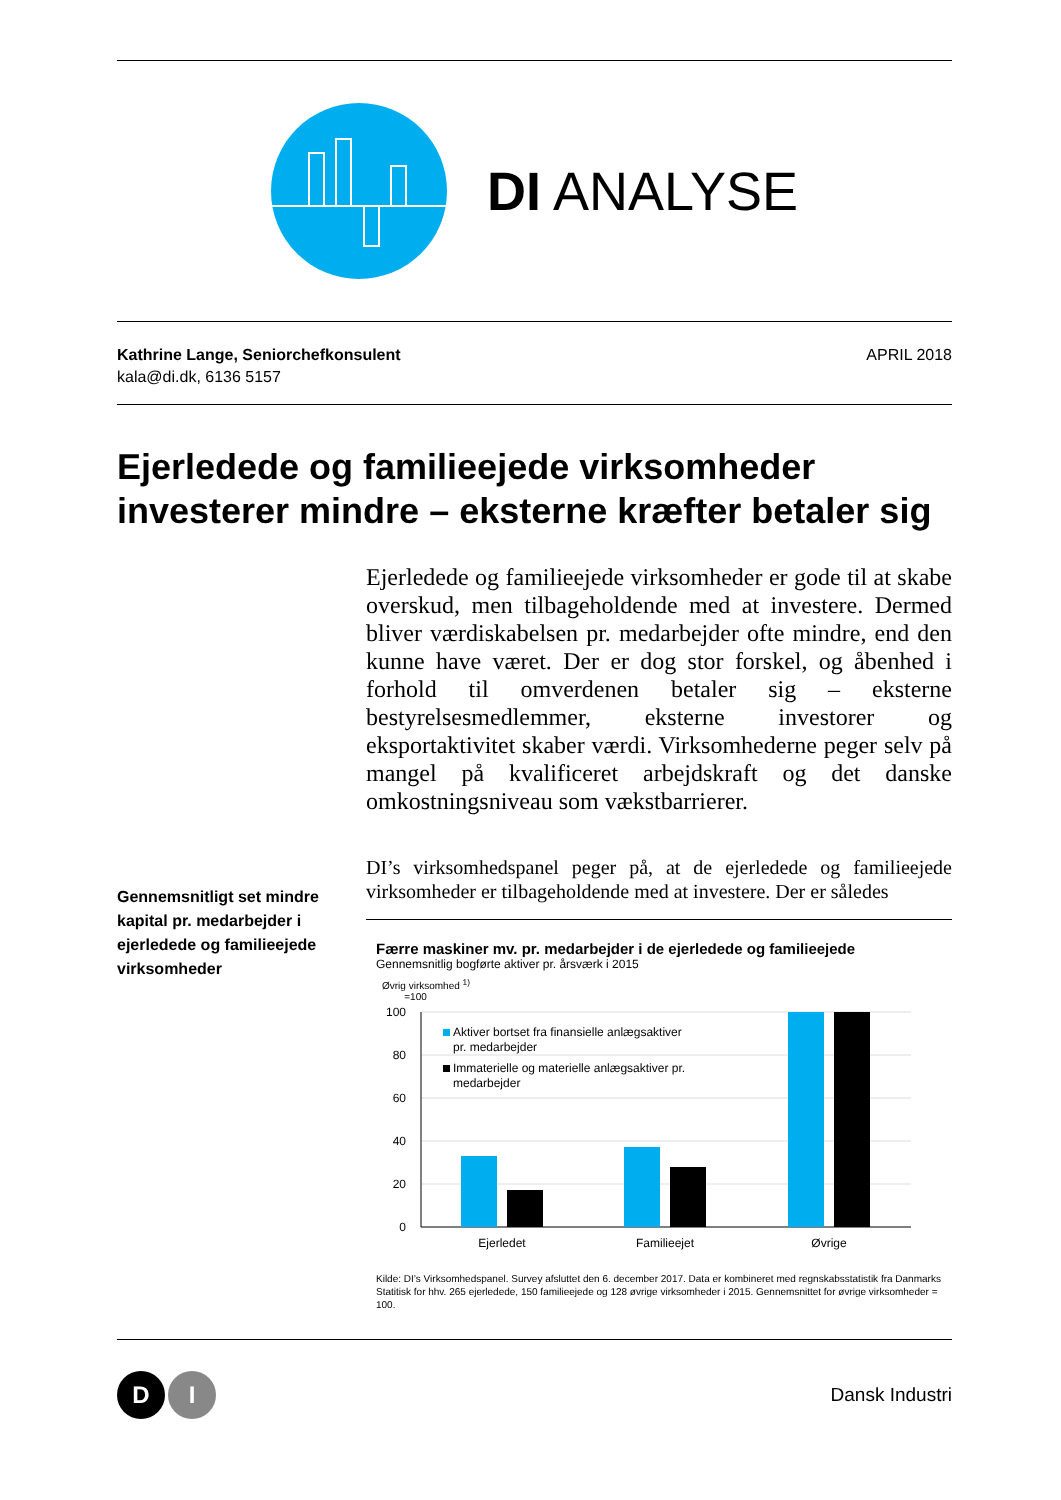DI ANALYSE
Kathrine Lange, Seniorchefkonsulent
kala@di.dk, 6136 5157
APRIL 2018
Ejerledede og familieejede virksomheder investerer mindre – eksterne kræfter betaler sig
Ejerledede og familieejede virksomheder er gode til at skabe overskud, men tilbageholdende med at investere. Dermed bliver værdiskabelsen pr. medarbejder ofte mindre, end den kunne have været. Der er dog stor forskel, og åbenhed i forhold til omverdenen betaler sig – eksterne bestyrelsesmedlemmer, eksterne investorer og eksportaktivitet skaber værdi. Virksomhederne peger selv på mangel på kvalificeret arbejdskraft og det danske omkostningsniveau som vækstbarrierer.
Gennemsnitligt set mindre kapital pr. medarbejder i ejerledede og familieejede virksomheder
DI’s virksomhedspanel peger på, at de ejerledede og familieejede virksomheder er tilbageholdende med at investere. Der er således
Færre maskiner mv. pr. medarbejder i de ejerledede og familieejede
Gennemsnitlig bogførte aktiver pr. årsværk i 2015
Øvrig virksomhed <sup>1)</sup>
=100
100
80
60
40
20
0
Ejerledet
Familieejet
Øvrige
Aktiver bortset fra finansielle anlægsaktiver
pr. medarbejder
Immaterielle og materielle anlægsaktiver pr.
medarbejder
Kilde: DI’s Virksomhedspanel. Survey afsluttet den 6. december 2017. Data er kombineret med regnskabsstatistik fra Danmarks Statitisk for hhv. 265 ejerledede, 150 familieejede og 128 øvrige virksomheder i 2015. Gennemsnittet for øvrige virksomheder = 100.
D
I
Dansk Industri